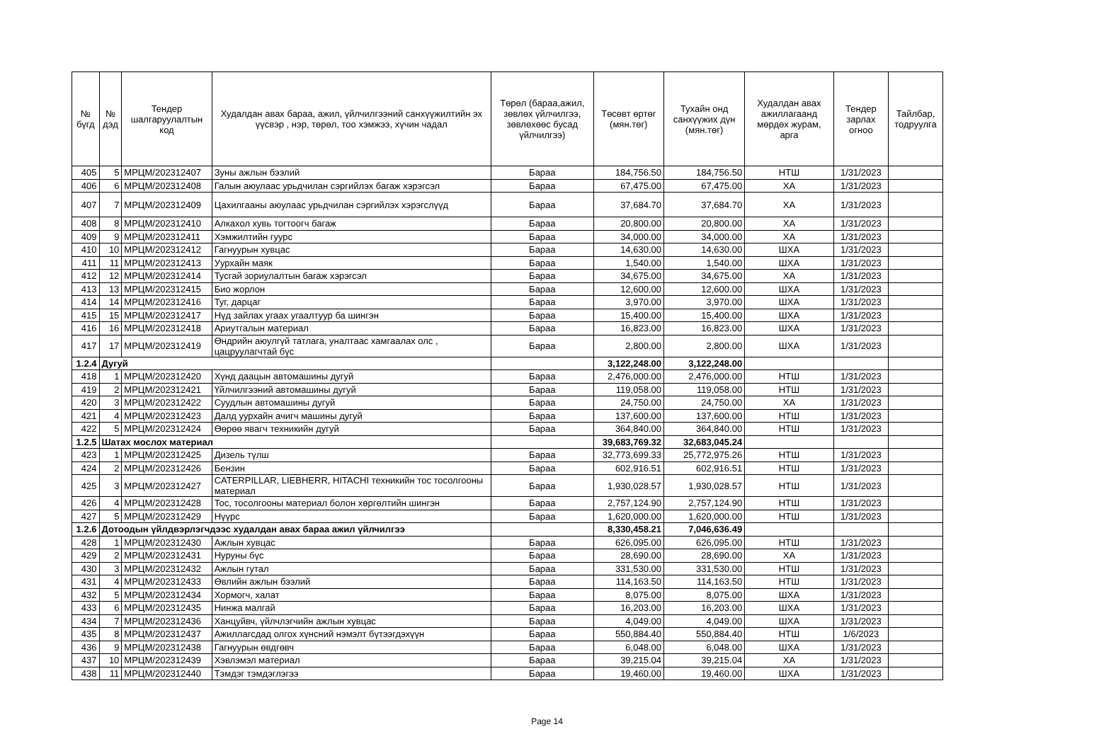| № бүгд | № дэд | Тендер шалгаруулалтын код | Худалдан авах бараа, ажил, үйлчилгээний санхүүжилтийн эх үүсвэр , нэр, төрөл, тоо хэмжээ, хүчин чадал | Төрөл (бараа,ажил, зөвлөх үйлчилгээ, зөвлөхөөс бусад үйлчилгээ) | Төсөвт өртөг (мян.төг) | Тухайн онд санхүүжих дүн (мян.төг) | Худалдан авах ажиллагаанд мөрдөх журам, арга | Тендер зарлах огноо | Тайлбар, тодруулга |
| --- | --- | --- | --- | --- | --- | --- | --- | --- | --- |
| 405 | 5 | МРЦМ/202312407 | Зуны ажлын бээлий | Бараа | 184,756.50 | 184,756.50 | НТШ | 1/31/2023 | |
| 406 | 6 | МРЦМ/202312408 | Галын аюулаас урьдчилан сэргийлэх багаж хэрэгсэл | Бараа | 67,475.00 | 67,475.00 | ХА | 1/31/2023 | |
| 407 | 7 | МРЦМ/202312409 | Цахилгааны аюулаас урьдчилан сэргийлэх хэрэгслүүд | Бараа | 37,684.70 | 37,684.70 | ХА | 1/31/2023 | |
| 408 | 8 | МРЦМ/202312410 | Алкахол хувь тогтоогч багаж | Бараа | 20,800.00 | 20,800.00 | ХА | 1/31/2023 | |
| 409 | 9 | МРЦМ/202312411 | Хэмжилтийн гуурс | Бараа | 34,000.00 | 34,000.00 | ХА | 1/31/2023 | |
| 410 | 10 | МРЦМ/202312412 | Гагнуурын хувцас | Бараа | 14,630.00 | 14,630.00 | ШХА | 1/31/2023 | |
| 411 | 11 | МРЦМ/202312413 | Уурхайн маяк | Бараа | 1,540.00 | 1,540.00 | ШХА | 1/31/2023 | |
| 412 | 12 | МРЦМ/202312414 | Тусгай зориулалтын багаж хэрэгсэл | Бараа | 34,675.00 | 34,675.00 | ХА | 1/31/2023 | |
| 413 | 13 | МРЦМ/202312415 | Био жорлон | Бараа | 12,600.00 | 12,600.00 | ШХА | 1/31/2023 | |
| 414 | 14 | МРЦМ/202312416 | Туг, дарцаг | Бараа | 3,970.00 | 3,970.00 | ШХА | 1/31/2023 | |
| 415 | 15 | МРЦМ/202312417 | Нүд зайлах угаах угаалтуур ба шингэн | Бараа | 15,400.00 | 15,400.00 | ШХА | 1/31/2023 | |
| 416 | 16 | МРЦМ/202312418 | Ариутгалын материал | Бараа | 16,823.00 | 16,823.00 | ШХА | 1/31/2023 | |
| 417 | 17 | МРЦМ/202312419 | Өндрийн аюулгүй татлага, уналтаас хамгаалах олс , цацруулагчтай бүс | Бараа | 2,800.00 | 2,800.00 | ШХА | 1/31/2023 | |
| 1.2.4 | Дугуй | | | | 3,122,248.00 | 3,122,248.00 | | | |
| 418 | 1 | МРЦМ/202312420 | Хүнд даацын автомашины дугуй | Бараа | 2,476,000.00 | 2,476,000.00 | НТШ | 1/31/2023 | |
| 419 | 2 | МРЦМ/202312421 | Үйлчилгээний автомашины дугуй | Бараа | 119,058.00 | 119,058.00 | НТШ | 1/31/2023 | |
| 420 | 3 | МРЦМ/202312422 | Суудлын автомашины дугуй | Бараа | 24,750.00 | 24,750.00 | ХА | 1/31/2023 | |
| 421 | 4 | МРЦМ/202312423 | Далд уурхайн ачигч машины дугуй | Бараа | 137,600.00 | 137,600.00 | НТШ | 1/31/2023 | |
| 422 | 5 | МРЦМ/202312424 | Өөрөө явагч техникийн дугуй | Бараа | 364,840.00 | 364,840.00 | НТШ | 1/31/2023 | |
| 1.2.5 | Шатах мослох материал | | | | 39,683,769.32 | 32,683,045.24 | | | |
| 423 | 1 | МРЦМ/202312425 | Дизель түлш | Бараа | 32,773,699.33 | 25,772,975.26 | НТШ | 1/31/2023 | |
| 424 | 2 | МРЦМ/202312426 | Бензин | Бараа | 602,916.51 | 602,916.51 | НТШ | 1/31/2023 | |
| 425 | 3 | МРЦМ/202312427 | CATERPILLAR, LIEBHERR, HITACHI техникийн тос тосолгооны материал | Бараа | 1,930,028.57 | 1,930,028.57 | НТШ | 1/31/2023 | |
| 426 | 4 | МРЦМ/202312428 | Тос, тосолгооны материал болон хөргөлтийн шингэн | Бараа | 2,757,124.90 | 2,757,124.90 | НТШ | 1/31/2023 | |
| 427 | 5 | МРЦМ/202312429 | Нүүрс | Бараа | 1,620,000.00 | 1,620,000.00 | НТШ | 1/31/2023 | |
| 1.2.6 | Дотоодын үйлдвэрлэгчдээс худалдан авах бараа ажил үйлчилгээ | | | | 8,330,458.21 | 7,046,636.49 | | | |
| 428 | 1 | МРЦМ/202312430 | Ажлын хувцас | Бараа | 626,095.00 | 626,095.00 | НТШ | 1/31/2023 | |
| 429 | 2 | МРЦМ/202312431 | Нуруны бүс | Бараа | 28,690.00 | 28,690.00 | ХА | 1/31/2023 | |
| 430 | 3 | МРЦМ/202312432 | Ажлын гутал | Бараа | 331,530.00 | 331,530.00 | НТШ | 1/31/2023 | |
| 431 | 4 | МРЦМ/202312433 | Өвлийн ажлын бээлий | Бараа | 114,163.50 | 114,163.50 | НТШ | 1/31/2023 | |
| 432 | 5 | МРЦМ/202312434 | Хормогч, халат | Бараа | 8,075.00 | 8,075.00 | ШХА | 1/31/2023 | |
| 433 | 6 | МРЦМ/202312435 | Нинжа малгай | Бараа | 16,203.00 | 16,203.00 | ШХА | 1/31/2023 | |
| 434 | 7 | МРЦМ/202312436 | Ханцуйвч, үйлчлэгчийн ажлын хувцас | Бараа | 4,049.00 | 4,049.00 | ШХА | 1/31/2023 | |
| 435 | 8 | МРЦМ/202312437 | Ажиллагсдад олгох хүнсний нэмэлт бүтээгдэхүүн | Бараа | 550,884.40 | 550,884.40 | НТШ | 1/6/2023 | |
| 436 | 9 | МРЦМ/202312438 | Гагнуурын өвдгөвч | Бараа | 6,048.00 | 6,048.00 | ШХА | 1/31/2023 | |
| 437 | 10 | МРЦМ/202312439 | Хэвлэмэл материал | Бараа | 39,215.04 | 39,215.04 | ХА | 1/31/2023 | |
| 438 | 11 | МРЦМ/202312440 | Тэмдэг тэмдэглэгээ | Бараа | 19,460.00 | 19,460.00 | ШХА | 1/31/2023 | |
Page 14